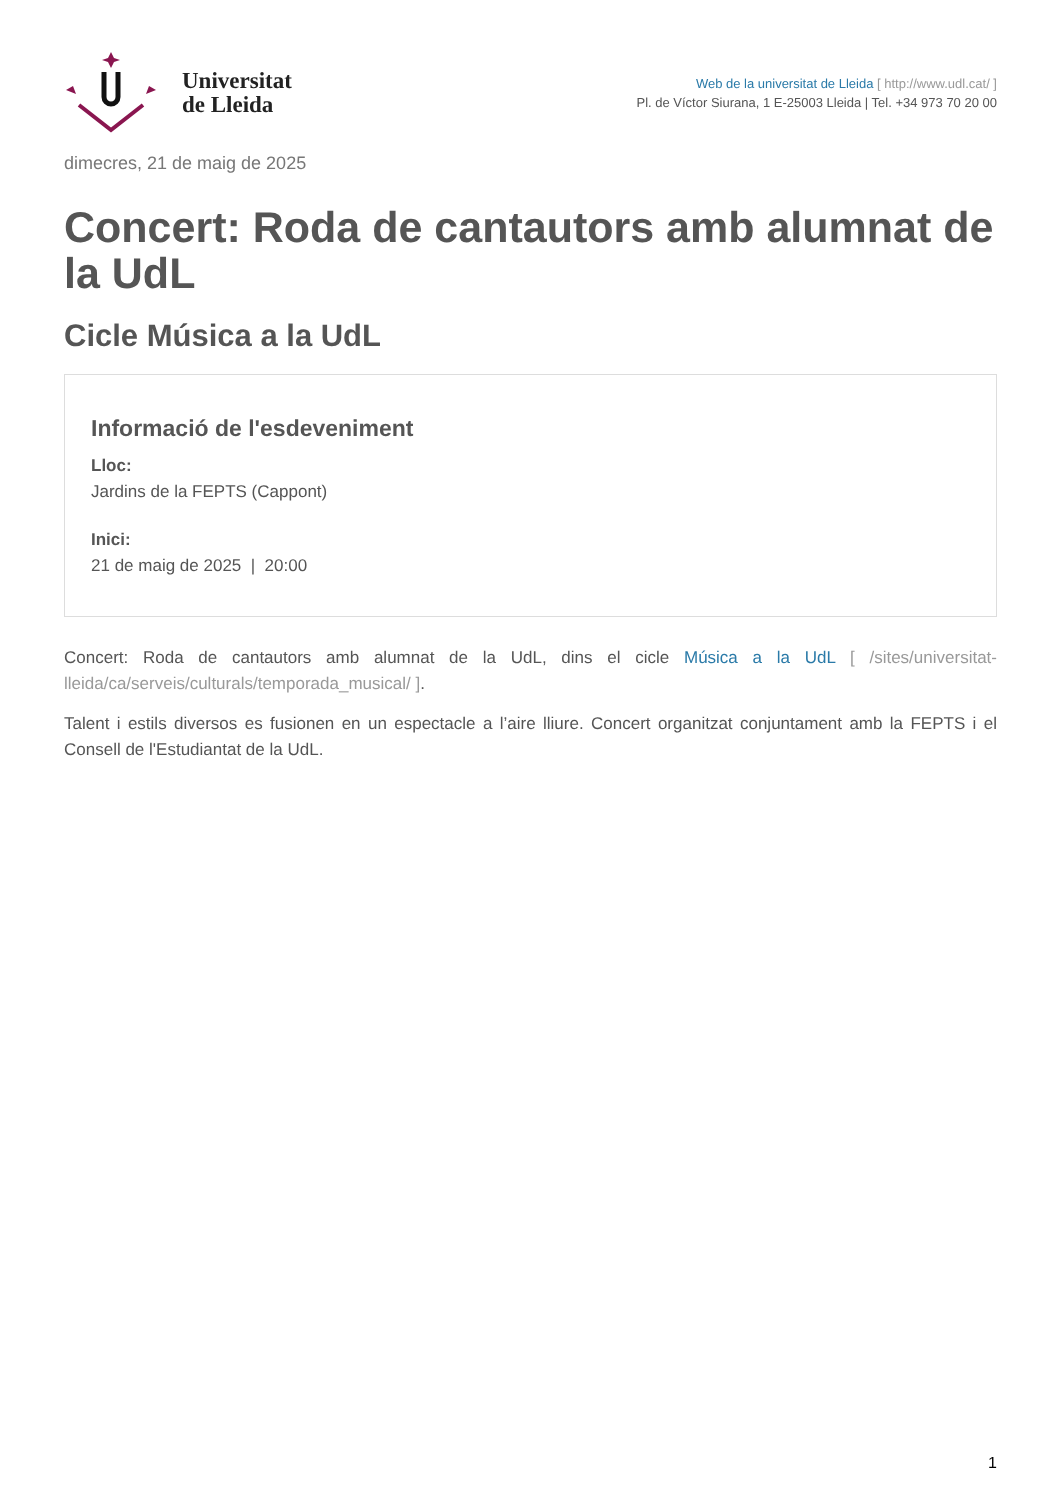Universitat
de Lleida
Web de la universitat de Lleida [ http://www.udl.cat/ ]
Pl. de Víctor Siurana, 1 E-25003 Lleida | Tel. +34 973 70 20 00
dimecres, 21 de maig de 2025
Concert: Roda de cantautors amb alumnat de la UdL
Cicle Música a la UdL
Informació de l'esdeveniment
Lloc:
Jardins de la FEPTS (Cappont)
Inici:
21 de maig de 2025 | 20:00
Concert: Roda de cantautors amb alumnat de la UdL, dins el cicle Música a la UdL [ /sites/universitat-lleida/ca/serveis/culturals/temporada_musical/ ].
Talent i estils diversos es fusionen en un espectacle a l’aire lliure. Concert organitzat conjuntament amb la FEPTS i el Consell de l'Estudiantat de la UdL.
1